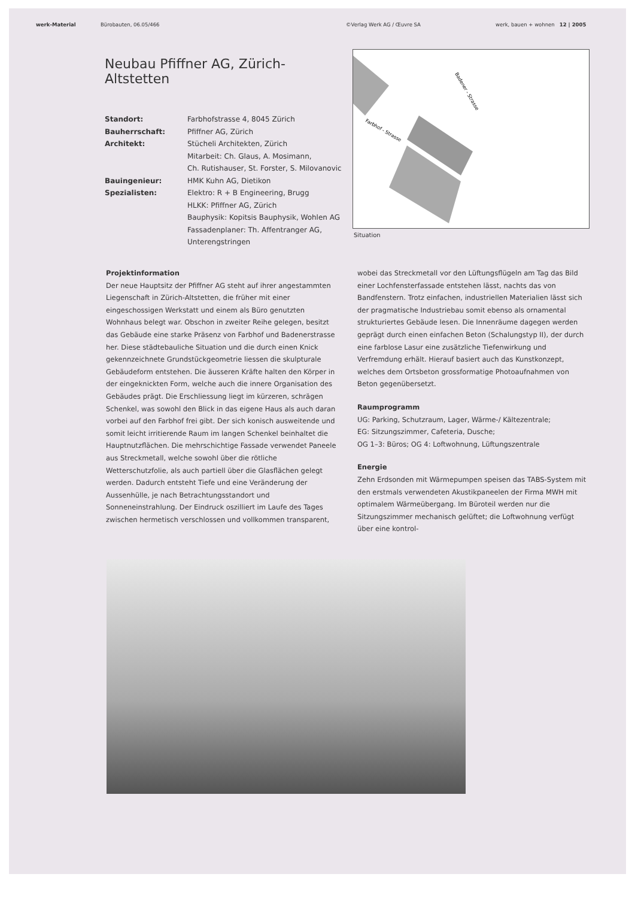werk-Material Bürobauten, 06.05/466 ©Verlag Werk AG / Œuvre SA werk, bauen + wohnen 12 | 2005
Neubau Pfiffner AG, Zürich-Altstetten
Standort: Farbhofstrasse 4, 8045 Zürich Bauherrschaft: Pfiffner AG, Zürich Architekt: Stücheli Architekten, Zürich
Mitarbeit: Ch. Glaus, A. Mosimann,
Ch. Rutishauser, St. Forster, S. Milovanovic Bauingenieur: HMK Kuhn AG, Dietikon Spezialisten: Elektro: R + B Engineering, Brugg
HLKK: Pfiffner AG, Zürich
Bauphysik: Kopitsis Bauphysik, Wohlen AG
Fassadenplaner: Th. Affentranger AG,
Unterengstringen
Badener - Strasse
Farbhof - Strasse
Situation
Projektinformation
Der neue Hauptsitz der Pfiffner AG steht auf ihrer angestammten Liegenschaft in Zürich-Altstetten, die früher mit einer eingeschossigen Werkstatt und einem als Büro genutzten Wohnhaus belegt war. Obschon in zweiter Reihe gelegen, besitzt das Gebäude eine starke Präsenz von Farbhof und Badenerstrasse her. Diese städtebauliche Situation und die durch einen Knick gekennzeichnete Grundstückgeometrie liessen die skulpturale Gebäudeform entstehen. Die äusseren Kräfte halten den Körper in der eingeknickten Form, welche auch die innere Organisation des Gebäudes prägt. Die Erschliessung liegt im kürzeren, schrägen Schenkel, was sowohl den Blick in das eigene Haus als auch daran vorbei auf den Farbhof frei gibt. Der sich konisch ausweitende und somit leicht irritierende Raum im langen Schenkel beinhaltet die Hauptnutzflächen. Die mehrschichtige Fassade verwendet Paneele aus Streckmetall, welche sowohl über die rötliche Wetterschutzfolie, als auch partiell über die Glasflächen gelegt werden. Dadurch entsteht Tiefe und eine Veränderung der Aussenhülle, je nach Betrachtungsstandort und Sonneneinstrahlung. Der Eindruck oszilliert im Laufe des Tages zwischen hermetisch verschlossen und vollkommen transparent,
wobei das Streckmetall vor den Lüftungsflügeln am Tag das Bild einer Lochfensterfassade entstehen lässt, nachts das von Bandfenstern. Trotz einfachen, industriellen Materialien lässt sich der pragmatische Industriebau somit ebenso als ornamental strukturiertes Gebäude lesen. Die Innenräume dagegen werden geprägt durch einen einfachen Beton (Schalungstyp II), der durch eine farblose Lasur eine zusätzliche Tiefenwirkung und Verfremdung erhält. Hierauf basiert auch das Kunstkonzept, welches dem Ortsbeton grossformatige Photoaufnahmen von Beton gegenübersetzt.
Raumprogramm
UG: Parking, Schutzraum, Lager, Wärme-/ Kältezentrale;
EG: Sitzungszimmer, Cafeteria, Dusche;
OG 1–3: Büros; OG 4: Loftwohnung, Lüftungszentrale
Energie
Zehn Erdsonden mit Wärmepumpen speisen das TABS-System mit den erstmals verwendeten Akustikpaneelen der Firma MWH mit optimalem Wärmeübergang. Im Büroteil werden nur die Sitzungszimmer mechanisch gelüftet; die Loftwohnung verfügt über eine kontrol-